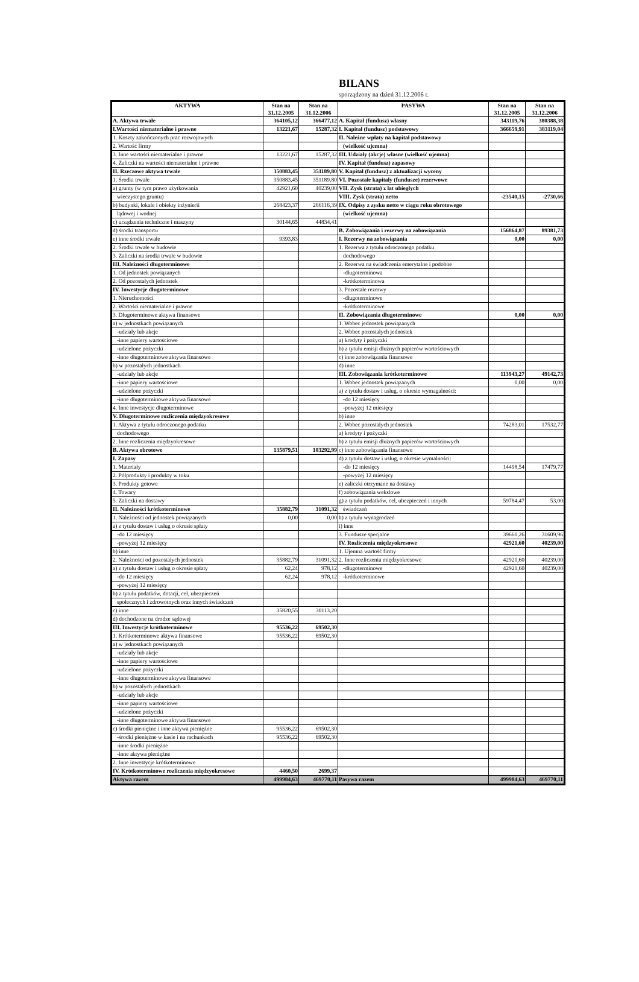BILANS
sporządzony na dzień 31.12.2006 r.
| AKTYWA | Stan na 31.12.2005 | Stan na 31.12.2006 | PASYWA | Stan na 31.12.2005 | Stan na 31.12.2006 |
| --- | --- | --- | --- | --- | --- |
| A. Aktywa trwałe | 364105,12 | 366477,12 | A. Kapitał (fundusz) własny | 343119,76 | 380388,38 |
| I.Wartości niematerialne i prawne | 13221,67 | 15287,32 | I. Kapitał (fundusz) podstawowy | 366659,91 | 383119,04 |
| 1. Koszty zakończonych prac rozwojowych | | | II. Należne wpłaty na kapitał podstawowy | | |
| 2. Wartość firmy | | | (wielkość ujemna) | | |
| 3. Inne wartości niematerialne i prawne | 13221,67 | 15287,32 | III. Udziały (akcje) własne (wielkość ujemna) | | |
| 4. Zaliczki na wartości niematerialne i prawne | | | IV. Kapitał (fundusz) zapasowy | | |
| II. Rzeczowe aktywa trwałe | 350883,45 | 351189,80 | V. Kapitał (fundusz) z aktualizacji wyceny | | |
| 1. Środki trwałe | 350883,45 | 351189,80 | VI. Pozostałe kapitały (fundusze) rezerwowe | | |
| a) grunty (w tym prawo użytkowania | 42921,60 | 40239,00 | VII. Zysk (strata) z lat ubiegłych | | |
| wieczystego gruntu) | | | VIII. Zysk (strata) netto | -23540,15 | -2730,66 |
| b) budynki, lokale i obiekty inżynierii | 268423,37 | 266116,39 | IX. Odpisy z zysku netto w ciągu roku obrotowego | | |
| lądowej i wodnej | | | (wielkość ujemna) | | |
| c) urządzenia techniczne i maszyny | 30144,65 | 44834,41 | | | |
| d) środki transportu | | | B. Zobowiązania i rezerwy na zobowiązania | 156864,87 | 89381,73 |
| e) inne środki trwałe | 9393,83 | | I. Rezerwy na zobowiązania | 0,00 | 0,00 |
| 2. Środki trwałe w budowie | | | 1. Rezerwa z tytułu odroczonego podatku | | |
| 3. Zaliczki na środki trwałe w budowie | | | dochodowego | | |
| III. Należności długoterminowe | | | 2. Rezerwa na świadczenia emerytalne i podobne | | |
| 1. Od jednostek powiązanych | | | -długoterminowa | | |
| 2. Od pozostałych jednostek | | | -krótkoterminowa | | |
| IV. Inwestycje długoterminowe | | | 3. Pozostałe rezerwy | | |
| 1. Nieruchomości | | | -długoterminowe | | |
| 2. Wartości niematerialne i prawne | | | -krótkoterminowe | | |
| 3. Długoterminowe aktywa finansowe | | | II. Zobowiązania długoterminowe | 0,00 | 0,00 |
| a) w jednostkach powiązanych | | | 1. Wobec jednostek powiązanych | | |
| -udziały lub akcje | | | 2. Wobec pozostałych jednostek | | |
| -inne papiery wartościowe | | | a) kredyty i pożyczki | | |
| -udzielone pożyczki | | | b) z tytułu emisji dłużnych papierów wartościowych | | |
| -inne długoterminowe aktywa finansowe | | | c) inne zobowiązania finansowe | | |
| b) w pozostałych jednostkach | | | d) inne | | |
| -udziały lub akcje | | | III. Zobowiązania krótkoterminowe | 113943,27 | 49142,73 |
| -inne papiery wartościowe | | | 1. Wobec jednostek powiązanych | 0,00 | 0,00 |
| -udzielone pożyczki | | | a) z tytułu dostaw i usług, o okresie wymagalności: | | |
| -inne długoterminowe aktywa finansowe | | | -do 12 miesięcy | | |
| 4. Inne inwestycje długoterminowe | | | -powyżej 12 miesięcy | | |
| V. Długoterminowe rozliczenia międzyokresowe | | | b) inne | | |
| 1. Aktywa z tytułu odroczonego podatku | | | 2. Wobec pozostałych jednostek | 74283,01 | 17532,77 |
| dochodowego | | | a) kredyty i pożyczki | | |
| 2. Inne rozliczenia międzyokresowe | | | b) z tytułu emisji dłużnych papierów wartościowych | | |
| B. Aktywa obrotowe | 135879,51 | 103292,99 | c) inne zobowiązania finansowe | | |
| I. Zapasy | | | d) z tytułu dostaw i usług, o okresie wymalności: | | |
| 1. Materiały | | | -do 12 miesięcy | 14498,54 | 17479,77 |
| 2. Półprodukty i produkty w toku | | | -powyżej 12 miesięcy | | |
| 3. Produkty gotowe | | | e) zaliczki otrzymane na dostawy | | |
| 4. Towary | | | f) zobowiązania wekslowe | | |
| 5. Zaliczki na dostawy | | | g) z tytułu podatków, ceł, ubezpieczeń i innych | 59784,47 | 53,00 |
| II. Należności krótkoterminowe | 35882,79 | 31091,32 | świadczeń | | |
| 1. Należności od jednostek powiązanych | 0,00 | 0,00 | h) z tytułu wynagrodzeń | | |
| a) z tytułu dostaw i usług o okresie spłaty | | | i) inne | | |
| -do 12 miesięcy | | | 3. Fundusze specjalne | 39660,26 | 31609,96 |
| -powyżej 12 miesięcy | | | IV. Rozliczenia międzyokresowe | 42921,60 | 40239,00 |
| b) inne | | | 1. Ujemna wartość firmy | | |
| 2. Należności od pozostałych jednostek | 35882,79 | 31091,32 | 2. Inne rozliczenia międzyokresowe | 42921,60 | 40239,00 |
| a) z tytułu dostaw i usług o okresie spłaty | 62,24 | 978,12 | -długoterminowe | 42921,60 | 40239,00 |
| -do 12 miesięcy | 62,24 | 978,12 | -krótkoterminowe | | |
| -powyżej 12 miesięcy | | | | | |
| b) z tytułu podatków, dotacji, ceł, ubezpieczeń | | | | | |
| społecznych i zdrowotnych oraz innych świadczeń | | | | | |
| c) inne | 35820,55 | 30113,20 | | | |
| d) dochodzone na drodze sądowej | | | | | |
| III. Inwestycje krótkoterminowe | 95536,22 | 69502,30 | | | |
| 1. Krótkoterminowe aktywa finansowe | 95536,22 | 69502,30 | | | |
| a) w jednostkach powiązanych | | | | | |
| -udziały lub akcje | | | | | |
| -inne papiery wartościowe | | | | | |
| -udzielone pożyczki | | | | | |
| -inne długoterminowe aktywa finansowe | | | | | |
| b) w pozostałych jednostkach | | | | | |
| -udziały lub akcje | | | | | |
| -inne papiery wartościowe | | | | | |
| -udzielone pożyczki | | | | | |
| -inne długoterminowe aktywa finansowe | | | | | |
| c) środki pieniężne i inne aktywa pieniężne | 95536,22 | 69502,30 | | | |
| -środki pieniężne w kasie i na rachunkach | 95536,22 | 69502,30 | | | |
| -inne środki pieniężne | | | | | |
| -inne aktywa pieniężne | | | | | |
| 2. Inne inwestycje krótkoterminowe | | | | | |
| IV. Krótkoterminowe rozliczenia międzyokresowe | 4460,50 | 2699,37 | | | |
| Aktywa razem | 499984,63 | 469770,11 | Pasywa razem | 499984,63 | 469770,11 |